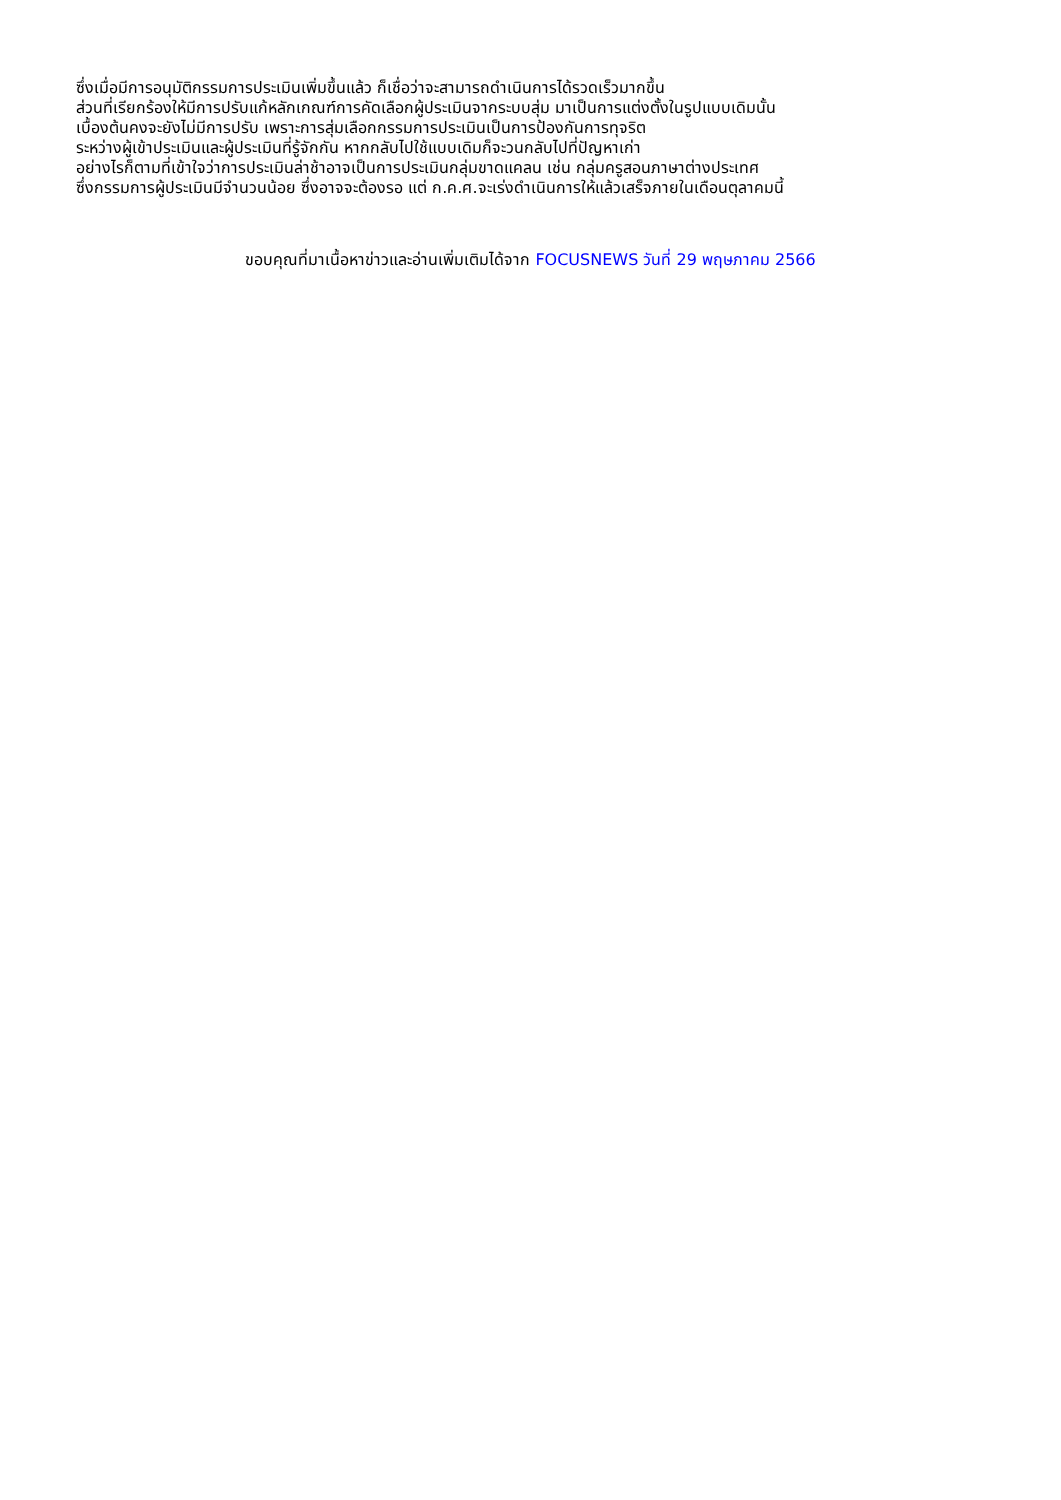ซึ่งเมื่อมีการอนุมัติกรรมการประเมินเพิ่มขึ้นแล้ว ก็เชื่อว่าจะสามารถดำเนินการได้รวดเร็วมากขึ้น
ส่วนที่เรียกร้องให้มีการปรับแก้หลักเกณฑ์การคัดเลือกผู้ประเมินจากระบบสุ่ม มาเป็นการแต่งตั้งในรูปแบบเดิมนั้น
เบื้องต้นคงจะยังไม่มีการปรับ เพราะการสุ่มเลือกกรรมการประเมินเป็นการป้องกันการทุจริต
ระหว่างผู้เข้าประเมินและผู้ประเมินที่รู้จักกัน หากกลับไปใช้แบบเดิมก็จะวนกลับไปที่ปัญหาเก่า
อย่างไรก็ตามที่เข้าใจว่าการประเมินล่าช้าอาจเป็นการประเมินกลุ่มขาดแคลน เช่น กลุ่มครูสอนภาษาต่างประเทศ
ซึ่งกรรมการผู้ประเมินมีจำนวนน้อย ซึ่งอาจจะต้องรอ แต่ ก.ค.ศ.จะเร่งดำเนินการให้แล้วเสร็จภายในเดือนตุลาคมนี้
ขอบคุณที่มาเนื้อหาข่าวและอ่านเพิ่มเติมได้จาก FOCUSNEWS วันที่ 29 พฤษภาคม 2566